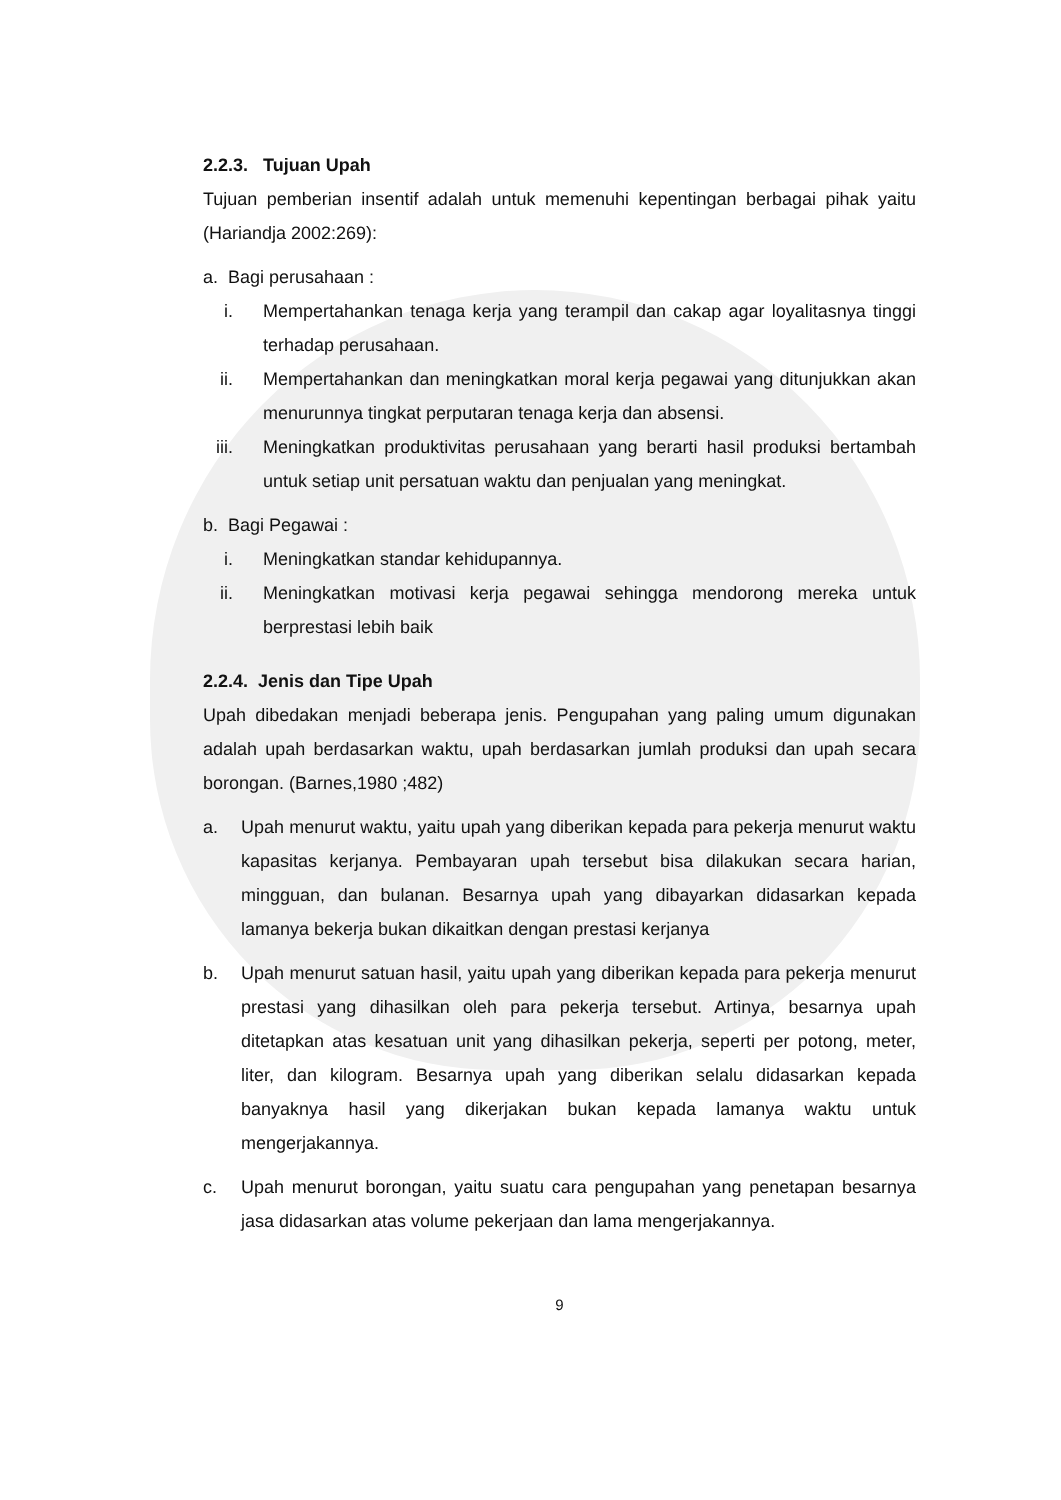2.2.3. Tujuan Upah
Tujuan pemberian insentif adalah untuk memenuhi kepentingan berbagai pihak yaitu (Hariandja 2002:269):
a. Bagi perusahaan :
i. Mempertahankan tenaga kerja yang terampil dan cakap agar loyalitasnya tinggi terhadap perusahaan.
ii. Mempertahankan dan meningkatkan moral kerja pegawai yang ditunjukkan akan menurunnya tingkat perputaran tenaga kerja dan absensi.
iii. Meningkatkan produktivitas perusahaan yang berarti hasil produksi bertambah untuk setiap unit persatuan waktu dan penjualan yang meningkat.
b. Bagi Pegawai :
i. Meningkatkan standar kehidupannya.
ii. Meningkatkan motivasi kerja pegawai sehingga mendorong mereka untuk berprestasi lebih baik
2.2.4. Jenis dan Tipe Upah
Upah dibedakan menjadi beberapa jenis. Pengupahan yang paling umum digunakan adalah upah berdasarkan waktu, upah berdasarkan jumlah produksi dan upah secara borongan. (Barnes,1980 ;482)
a. Upah menurut waktu, yaitu upah yang diberikan kepada para pekerja menurut waktu kapasitas kerjanya. Pembayaran upah tersebut bisa dilakukan secara harian, mingguan, dan bulanan. Besarnya upah yang dibayarkan didasarkan kepada lamanya bekerja bukan dikaitkan dengan prestasi kerjanya
b. Upah menurut satuan hasil, yaitu upah yang diberikan kepada para pekerja menurut prestasi yang dihasilkan oleh para pekerja tersebut. Artinya, besarnya upah ditetapkan atas kesatuan unit yang dihasilkan pekerja, seperti per potong, meter, liter, dan kilogram. Besarnya upah yang diberikan selalu didasarkan kepada banyaknya hasil yang dikerjakan bukan kepada lamanya waktu untuk mengerjakannya.
c. Upah menurut borongan, yaitu suatu cara pengupahan yang penetapan besarnya jasa didasarkan atas volume pekerjaan dan lama mengerjakannya.
9